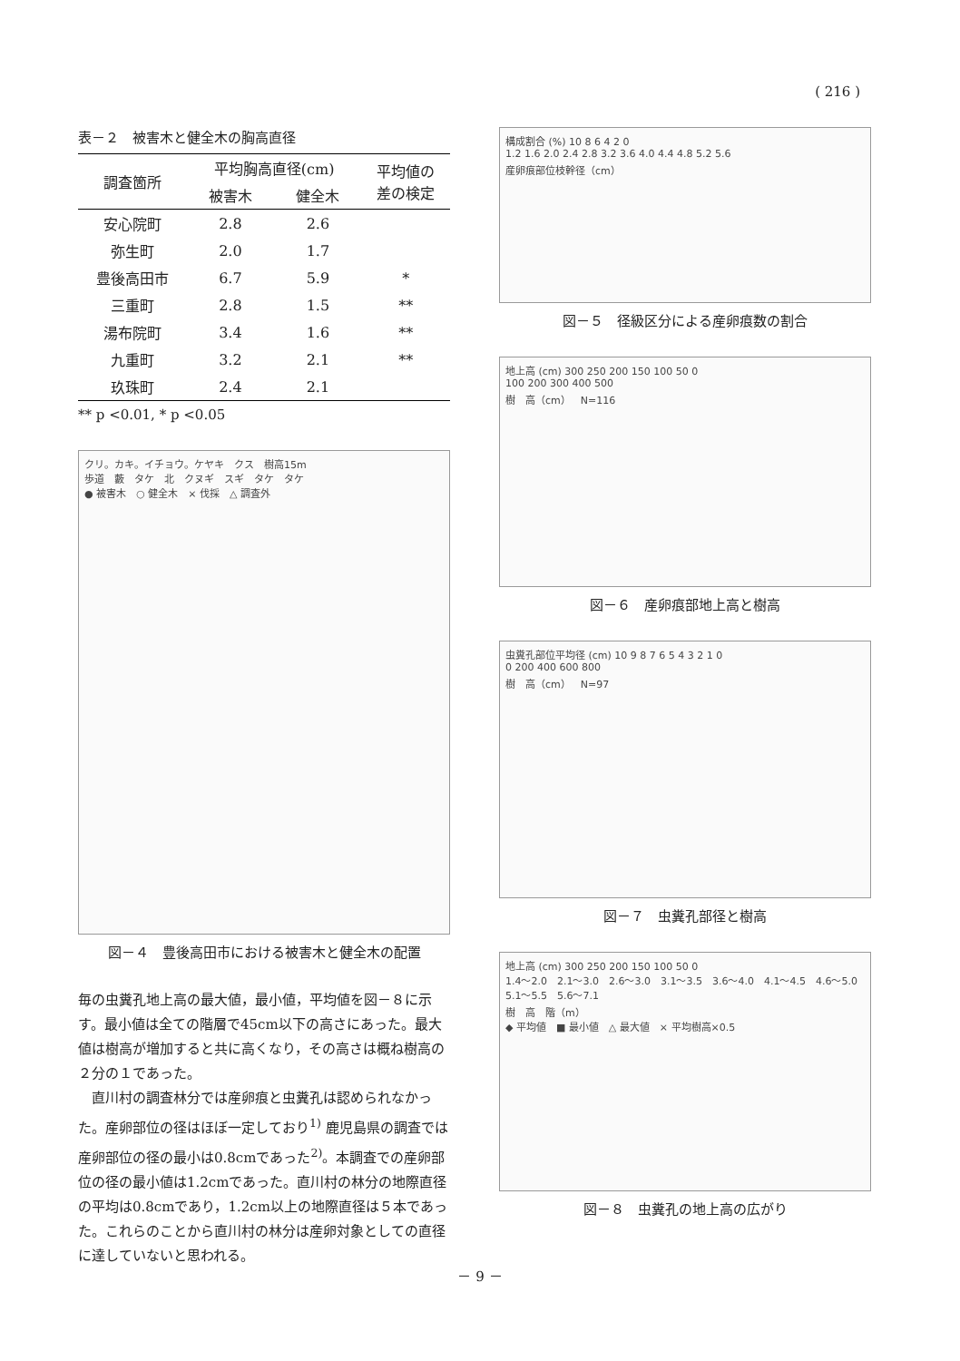( 216 )
表－２　被害木と健全木の胸高直径
| 調査箇所 | 平均胸高直径(cm) | | 平均値の 差の検定 |
| --- | --- | --- | --- |
| | 被害木 | 健全木 | |
| 安心院町 | 2.8 | 2.6 | |
| 弥生町 | 2.0 | 1.7 | |
| 豊後高田市 | 6.7 | 5.9 | * |
| 三重町 | 2.8 | 1.5 | ** |
| 湯布院町 | 3.4 | 1.6 | ** |
| 九重町 | 3.2 | 2.1 | ** |
| 玖珠町 | 2.4 | 2.1 | |
** p <0.01, * p <0.05
クリ。カキ。イチョウ。ケヤキ　クス　樹高15m
歩道　藪　タケ　北　クヌギ　スギ　タケ　タケ
● 被害木　○ 健全木　× 伐採　△ 調査外
図－４　豊後高田市における被害木と健全木の配置
毎の虫糞孔地上高の最大値，最小値，平均値を図－８に示す。最小値は全ての階層で45cm以下の高さにあった。最大値は樹高が増加すると共に高くなり，その高さは概ね樹高の２分の１であった。
直川村の調査林分では産卵痕と虫糞孔は認められなかった。産卵部位の径はほぼ一定しており<sup>1)</sup> 鹿児島県の調査では産卵部位の径の最小は0.8cmであった<sup>2)</sup>。本調査での産卵部位の径の最小値は1.2cmであった。直川村の林分の地際直径の平均は0.8cmであり，1.2cm以上の地際直径は５本であった。これらのことから直川村の林分は産卵対象としての直径に達していないと思われる。
構成割合 (%) 10 8 6 4 2 0
1.2 1.6 2.0 2.4 2.8 3.2 3.6 4.0 4.4 4.8 5.2 5.6
産卵痕部位枝幹径（cm）
図－５　径級区分による産卵痕数の割合
地上高 (cm) 300 250 200 150 100 50 0
100 200 300 400 500
樹　高（cm）　N=116
図－６　産卵痕部地上高と樹高
虫糞孔部位平均径 (cm) 10 9 8 7 6 5 4 3 2 1 0
0 200 400 600 800
樹　高（cm）　N=97
図－７　虫糞孔部径と樹高
地上高 (cm) 300 250 200 150 100 50 0
1.4～2.0　2.1～3.0　2.6～3.0　3.1～3.5　3.6～4.0　4.1～4.5　4.6～5.0　5.1～5.5　5.6～7.1
樹　高　階（m）
◆ 平均値　■ 最小値　△ 最大値　× 平均樹高×0.5
図－８　虫糞孔の地上高の広がり
－ 9 －